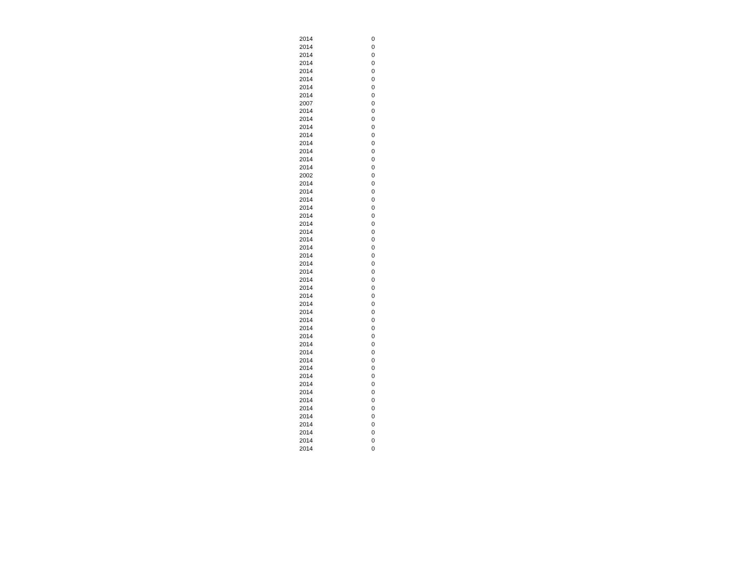| 2014 | 0 |
| 2014 | 0 |
| 2014 | 0 |
| 2014 | 0 |
| 2014 | 0 |
| 2014 | 0 |
| 2014 | 0 |
| 2014 | 0 |
| 2007 | 0 |
| 2014 | 0 |
| 2014 | 0 |
| 2014 | 0 |
| 2014 | 0 |
| 2014 | 0 |
| 2014 | 0 |
| 2014 | 0 |
| 2014 | 0 |
| 2002 | 0 |
| 2014 | 0 |
| 2014 | 0 |
| 2014 | 0 |
| 2014 | 0 |
| 2014 | 0 |
| 2014 | 0 |
| 2014 | 0 |
| 2014 | 0 |
| 2014 | 0 |
| 2014 | 0 |
| 2014 | 0 |
| 2014 | 0 |
| 2014 | 0 |
| 2014 | 0 |
| 2014 | 0 |
| 2014 | 0 |
| 2014 | 0 |
| 2014 | 0 |
| 2014 | 0 |
| 2014 | 0 |
| 2014 | 0 |
| 2014 | 0 |
| 2014 | 0 |
| 2014 | 0 |
| 2014 | 0 |
| 2014 | 0 |
| 2014 | 0 |
| 2014 | 0 |
| 2014 | 0 |
| 2014 | 0 |
| 2014 | 0 |
| 2014 | 0 |
| 2014 | 0 |
| 2014 | 0 |